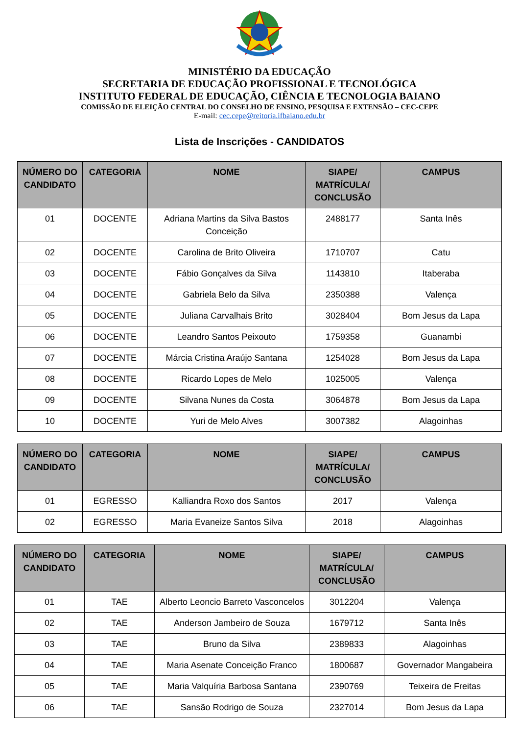MINISTÉRIO DA EDUCAÇÃO
SECRETARIA DE EDUCAÇÃO PROFISSIONAL E TECNOLÓGICA
INSTITUTO FEDERAL DE EDUCAÇÃO, CIÊNCIA E TECNOLOGIA BAIANO
COMISSÃO DE ELEIÇÃO CENTRAL DO CONSELHO DE ENSINO, PESQUISA E EXTENSÃO – CEC-CEPE
E-mail: cec.cepe@reitoria.ifbaiano.edu.br
Lista de Inscrições - CANDIDATOS
| NÚMERO DO CANDIDATO | CATEGORIA | NOME | SIAPE/ MATRÍCULA/ CONCLUSÃO | CAMPUS |
| --- | --- | --- | --- | --- |
| 01 | DOCENTE | Adriana Martins da Silva Bastos Conceição | 2488177 | Santa Inês |
| 02 | DOCENTE | Carolina de Brito Oliveira | 1710707 | Catu |
| 03 | DOCENTE | Fábio Gonçalves da Silva | 1143810 | Itaberaba |
| 04 | DOCENTE | Gabriela Belo da Silva | 2350388 | Valença |
| 05 | DOCENTE | Juliana Carvalhais Brito | 3028404 | Bom Jesus da Lapa |
| 06 | DOCENTE | Leandro Santos Peixouto | 1759358 | Guanambi |
| 07 | DOCENTE | Márcia Cristina Araújo Santana | 1254028 | Bom Jesus da Lapa |
| 08 | DOCENTE | Ricardo Lopes de Melo | 1025005 | Valença |
| 09 | DOCENTE | Silvana Nunes da Costa | 3064878 | Bom Jesus da Lapa |
| 10 | DOCENTE | Yuri de Melo Alves | 3007382 | Alagoinhas |
| NÚMERO DO CANDIDATO | CATEGORIA | NOME | SIAPE/ MATRÍCULA/ CONCLUSÃO | CAMPUS |
| --- | --- | --- | --- | --- |
| 01 | EGRESSO | Kalliandra Roxo dos Santos | 2017 | Valença |
| 02 | EGRESSO | Maria Evaneize Santos Silva | 2018 | Alagoinhas |
| NÚMERO DO CANDIDATO | CATEGORIA | NOME | SIAPE/ MATRÍCULA/ CONCLUSÃO | CAMPUS |
| --- | --- | --- | --- | --- |
| 01 | TAE | Alberto Leoncio Barreto Vasconcelos | 3012204 | Valença |
| 02 | TAE | Anderson Jambeiro de Souza | 1679712 | Santa Inês |
| 03 | TAE | Bruno da Silva | 2389833 | Alagoinhas |
| 04 | TAE | Maria Asenate Conceição Franco | 1800687 | Governador Mangabeira |
| 05 | TAE | Maria Valquíria Barbosa Santana | 2390769 | Teixeira de Freitas |
| 06 | TAE | Sansão Rodrigo de Souza | 2327014 | Bom Jesus da Lapa |